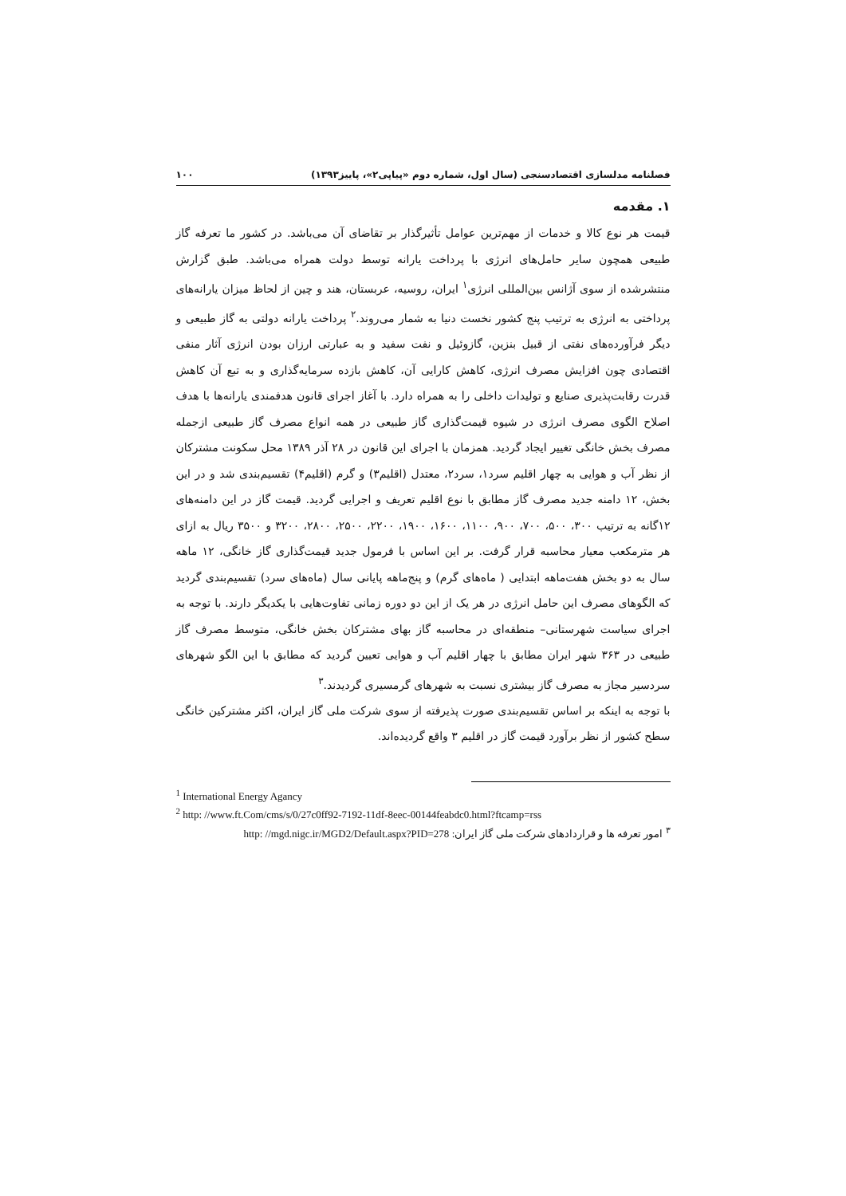فصلنامه مدلسازی اقتصادسنجی (سال اول، شماره دوم «پیاپی۲»، پاییز۱۳۹۳) ۱۰۰
۱. مقدمه
قیمت هر نوع کالا و خدمات از مهم‌ترین عوامل تأثیرگذار بر تقاضای آن می‌باشد. در کشور ما تعرفه گاز طبیعی همچون سایر حامل‌های انرژی با پرداخت یارانه توسط دولت همراه می‌باشد. طبق گزارش منتشرشده از سوی آژانس بین‌المللی انرژی<sup>۱</sup> ایران، روسیه، عربستان، هند و چین از لحاظ میزان یارانه‌های پرداختی به انرژی به ترتیب پنج کشور نخست دنیا به شمار می‌روند.<sup>۲</sup> پرداخت یارانه دولتی به گاز طبیعی و دیگر فرآورده‌های نفتی از قبیل بنزین، گازوئیل و نفت سفید و به عبارتی ارزان بودن انرژی آثار منفی اقتصادی چون افزایش مصرف انرژی، کاهش کارایی آن، کاهش بازده سرمایه‌گذاری و به تبع آن کاهش قدرت رقابت‌پذیری صنایع و تولیدات داخلی را به همراه دارد. با آغاز اجرای قانون هدفمندی یارانه‌ها با هدف اصلاح الگوی مصرف انرژی در شیوه قیمت‌گذاری گاز طبیعی در همه انواع مصرف گاز طبیعی ازجمله مصرف بخش خانگی تغییر ایجاد گردید. همزمان با اجرای این قانون در ۲۸ آذر ۱۳۸۹ محل سکونت مشترکان از نظر آب و هوایی به چهار اقلیم سرد۱، سرد۲، معتدل (اقلیم۳) و گرم (اقلیم۴) تقسیم‌بندی شد و در این بخش، ۱۲ دامنه جدید مصرف گاز مطابق با نوع اقلیم تعریف و اجرایی گردید. قیمت گاز در این دامنه‌های ۱۲گانه به ترتیب ۳۰۰، ۵۰۰، ۷۰۰، ۹۰۰، ۱۱۰۰، ۱۶۰۰، ۱۹۰۰، ۲۲۰۰، ۲۵۰۰، ۲۸۰۰، ۳۲۰۰ و ۳۵۰۰ ریال به ازای هر مترمکعب معیار محاسبه قرار گرفت. بر این اساس با فرمول جدید قیمت‌گذاری گاز خانگی، ۱۲ ماهه سال به دو بخش هفت‌ماهه ابتدایی ( ماه‌های گرم) و پنج‌ماهه پایانی سال (ماه‌های سرد) تقسیم‌بندی گردید که الگوهای مصرف این حامل انرژی در هر یک از این دو دوره زمانی تفاوت‌هایی با یکدیگر دارند. با توجه به اجرای سیاست شهرستانی– منطقه‌ای در محاسبه گاز بهای مشترکان بخش خانگی، متوسط مصرف گاز طبیعی در ۳۶۳ شهر ایران مطابق با چهار اقلیم آب و هوایی تعیین گردید که مطابق با این الگو شهرهای سردسیر مجاز به مصرف گاز بیشتری نسبت به شهرهای گرمسیری گردیدند.<sup>۳</sup>
با توجه به اینکه بر اساس تقسیم‌بندی صورت پذیرفته از سوی شرکت ملی گاز ایران، اکثر مشترکین خانگی سطح کشور از نظر برآورد قیمت گاز در اقلیم ۳ واقع گردیده‌اند.
<sup>1</sup> International Energy Agancy
<sup>2</sup> http: //www.ft.Com/cms/s/0/27c0ff92-7192-11df-8eec-00144feabdc0.html?ftcamp=rss
<sup>۳</sup> امور تعرفه ها و قراردادهای شرکت ملی گاز ایران: http: //mgd.nigc.ir/MGD2/Default.aspx?PID=278